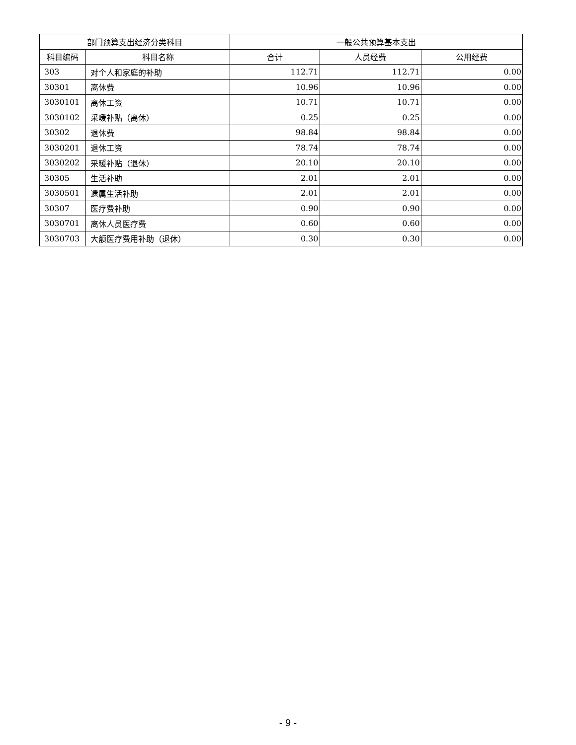| 部门预算支出经济分类科目 | | 一般公共预算基本支出 | | |
| --- | --- | --- | --- | --- |
| 科目编码 | 科目名称 | 合计 | 人员经费 | 公用经费 |
| 303 | 对个人和家庭的补助 | 112.71 | 112.71 | 0.00 |
| 30301 | 离休费 | 10.96 | 10.96 | 0.00 |
| 3030101 | 离休工资 | 10.71 | 10.71 | 0.00 |
| 3030102 | 采暖补贴（离休） | 0.25 | 0.25 | 0.00 |
| 30302 | 退休费 | 98.84 | 98.84 | 0.00 |
| 3030201 | 退休工资 | 78.74 | 78.74 | 0.00 |
| 3030202 | 采暖补贴（退休） | 20.10 | 20.10 | 0.00 |
| 30305 | 生活补助 | 2.01 | 2.01 | 0.00 |
| 3030501 | 遗属生活补助 | 2.01 | 2.01 | 0.00 |
| 30307 | 医疗费补助 | 0.90 | 0.90 | 0.00 |
| 3030701 | 离休人员医疗费 | 0.60 | 0.60 | 0.00 |
| 3030703 | 大额医疗费用补助（退休） | 0.30 | 0.30 | 0.00 |
- 9 -